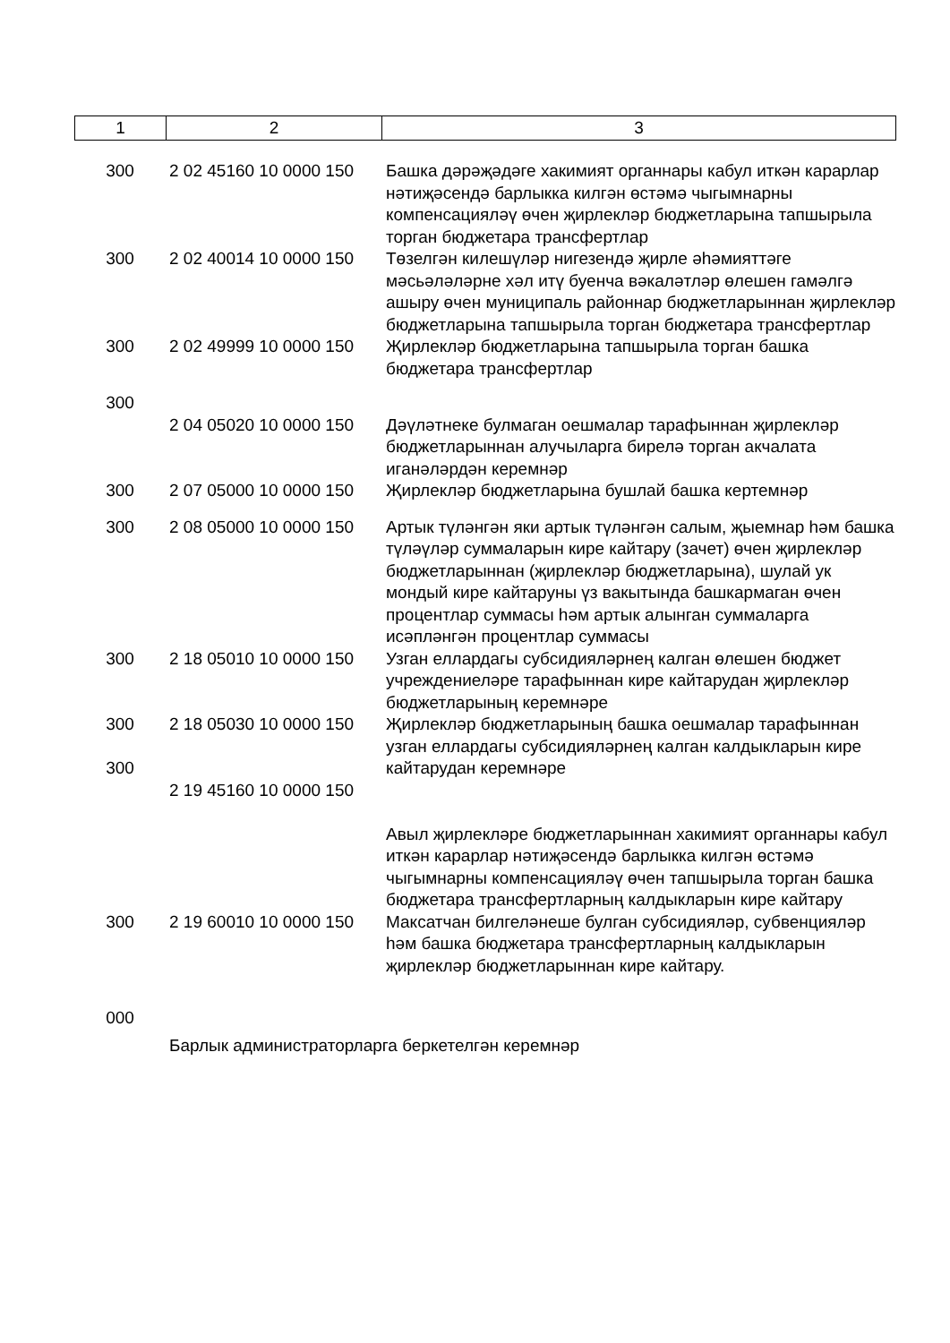| 1 | 2 | 3 |
| 300 | 2 02 45160 10 0000 150 | Башка дәрәҗәдәге хакимият органнары кабул иткән карарлар нәтиҗәсендә барлыкка килгән өстәмә чыгымнарны компенсацияләү өчен җирлекләр бюджетларына тапшырыла торган бюджетара трансфертлар |
| 300 | 2 02 40014 10 0000 150 | Төзелгән килешүләр нигезендә җирле әһәмияттәге мәсьәләләрне хәл итү буенча вәкаләтләр өлешен гамәлгә ашыру өчен муниципаль районнар бюджетларыннан җирлекләр бюджетларына тапшырыла торган бюджетара трансфертлар |
| 300 | 2 02 49999 10 0000 150 | Җирлекләр бюджетларына тапшырыла торган башка бюджетара трансфертлар |
| 300 | | |
| | 2 04 05020 10 0000 150 | Дәүләтнеке булмаган оешмалар тарафыннан җирлекләр бюджетларыннан алучыларга бирелә торган акчалата иганәләрдән керемнәр |
| 300 | 2 07 05000 10 0000 150 | Җирлекләр бюджетларына бушлай башка кертемнәр |
| 300 | 2 08 05000 10 0000 150 | Артык түләнгән яки артык түләнгән салым, җыемнар һәм башка түләүләр суммаларын кире кайтару (зачет) өчен җирлекләр бюджетларыннан (җирлекләр бюджетларына), шулай ук мондый кире кайтаруны үз вакытында башкармаган өчен процентлар суммасы һәм артык алынган суммаларга исәпләнгән процентлар суммасы |
| 300 | 2 18 05010 10 0000 150 | Узган еллардагы субсидияләрнең калган өлешен бюджет учреждениеләре тарафыннан кире кайтарудан җирлекләр бюджетларының керемнәре |
| 300 300 | 2 18 05030 10 0000 150 2 19 45160 10 0000 150 | Җирлекләр бюджетларының башка оешмалар тарафыннан узган еллардагы субсидияләрнең калган калдыкларын кире кайтарудан керемнәре Авыл җирлекләре бюджетларыннан хакимият органнары кабул иткән карарлар нәтиҗәсендә барлыкка килгән өстәмә чыгымнарны компенсацияләү өчен тапшырыла торган башка бюджетара трансфертларның калдыкларын кире кайтару |
| 300 | 2 19 60010 10 0000 150 | Максатчан билгеләнеше булган субсидияләр, субвенцияләр һәм башка бюджетара трансфертларның калдыкларын җирлекләр бюджетларыннан кире кайтару. |
| 000 | | |
| | Барлык администраторларга беркетелгән керемнәр | |